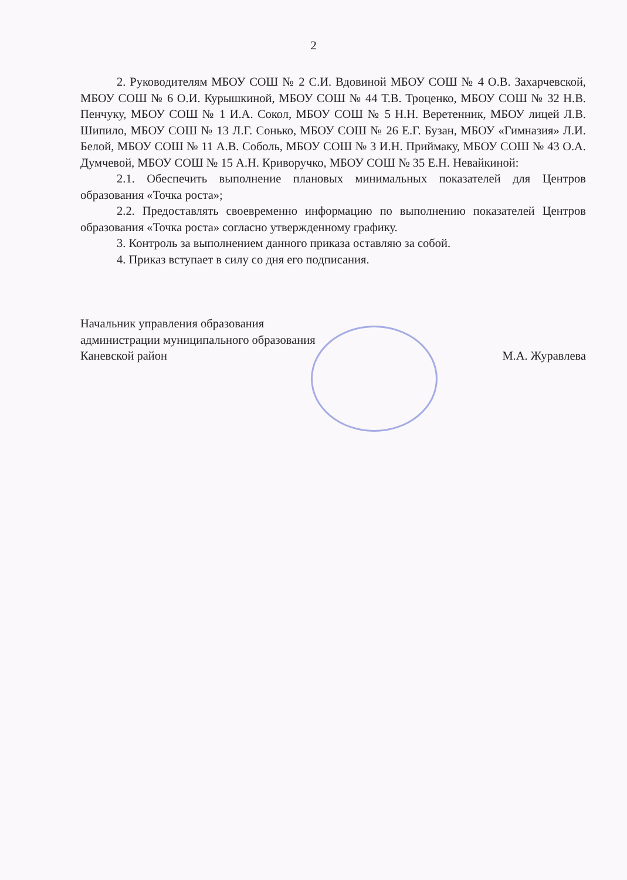2
2. Руководителям МБОУ СОШ № 2 С.И. Вдовиной МБОУ СОШ № 4 О.В. Захарчевской, МБОУ СОШ № 6 О.И. Курышкиной, МБОУ СОШ № 44 Т.В. Троценко, МБОУ СОШ № 32 Н.В. Пенчуку, МБОУ СОШ № 1 И.А. Сокол, МБОУ СОШ № 5 Н.Н. Веретенник, МБОУ лицей Л.В. Шипило, МБОУ СОШ № 13 Л.Г. Сонько, МБОУ СОШ № 26 Е.Г. Бузан, МБОУ «Гимназия» Л.И. Белой, МБОУ СОШ № 11 А.В. Соболь, МБОУ СОШ № 3 И.Н. Приймаку, МБОУ СОШ № 43 О.А. Думчевой, МБОУ СОШ № 15 А.Н. Криворучко, МБОУ СОШ № 35 Е.Н. Невайкиной:
2.1. Обеспечить выполнение плановых минимальных показателей для Центров образования «Точка роста»;
2.2. Предоставлять своевременно информацию по выполнению показателей Центров образования «Точка роста» согласно утвержденному графику.
3. Контроль за выполнением данного приказа оставляю за собой.
4. Приказ вступает в силу со дня его подписания.
Начальник управления образования
администрации муниципального образования
Каневской район
М.А. Журавлева